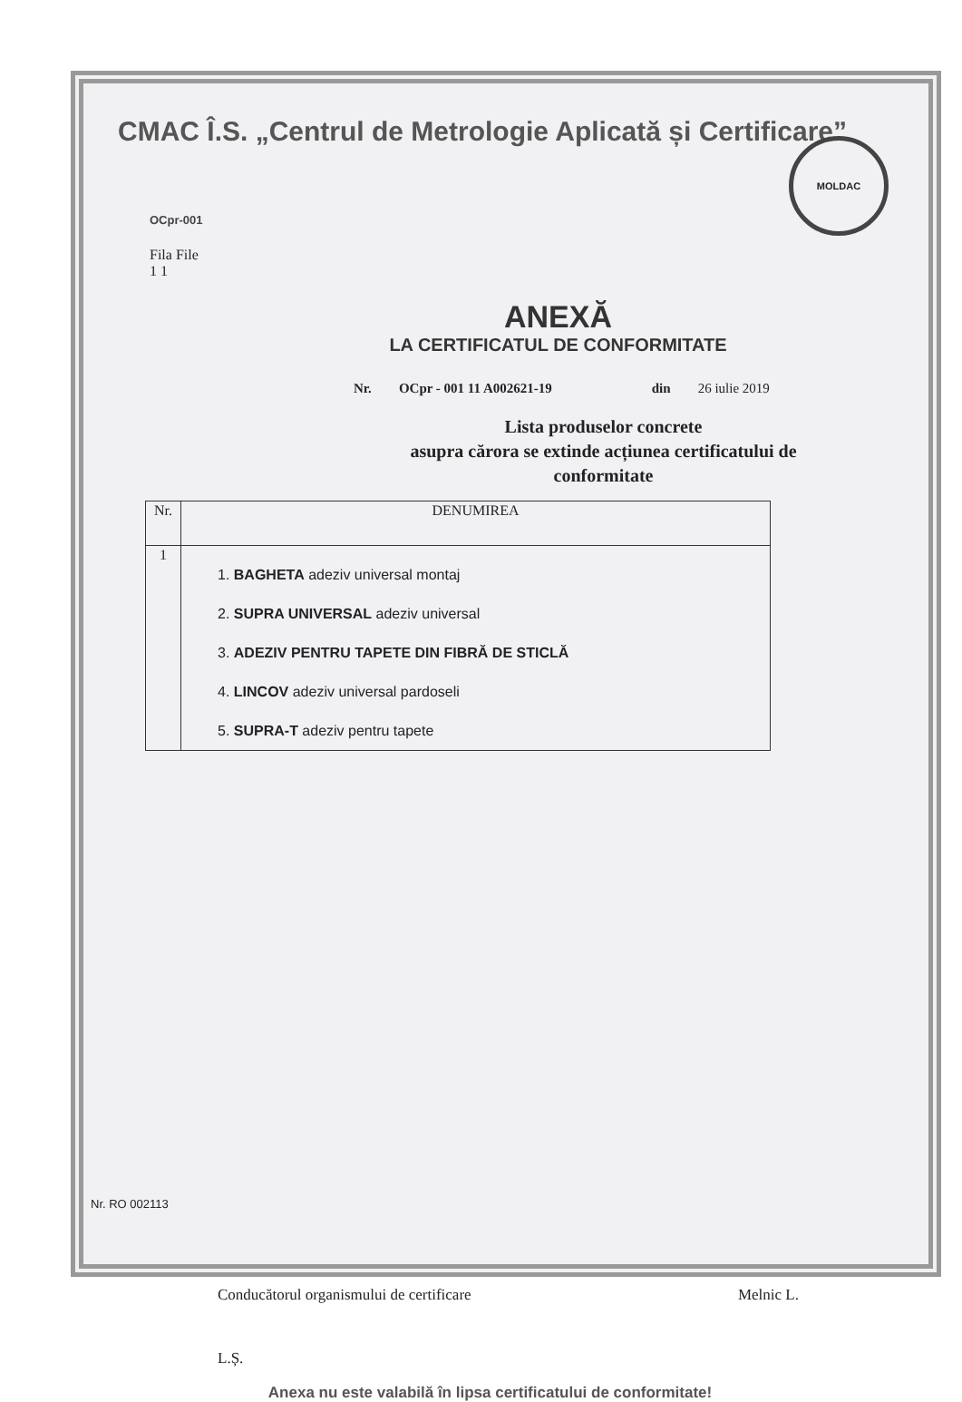CMAC Î.S. „Centrul de Metrologie Aplicată și Certificare”
OCpr-001
MOLDAC
Fila File
1 1
ANEXĂ
LA CERTIFICATUL DE CONFORMITATE
Nr. OCpr - 001 11 A002621-19 din 26 iulie 2019
Lista produselor concrete
asupra cărora se extinde acțiunea certificatului de conformitate
| Nr. | DENUMIREA |
| --- | --- |
| 1 | 1. BAGHETA adeziv universal montaj 2. SUPRA UNIVERSAL adeziv universal 3. ADEZIV PENTRU TAPETE DIN FIBRĂ DE STICLĂ 4. LINCOV adeziv universal pardoseli 5. SUPRA-T adeziv pentru tapete |
Conducătorul organismului de certificare Melnic L.
L.Ș.
Anexa nu este valabilă în lipsa certificatului de conformitate!
Nr. RO 002113